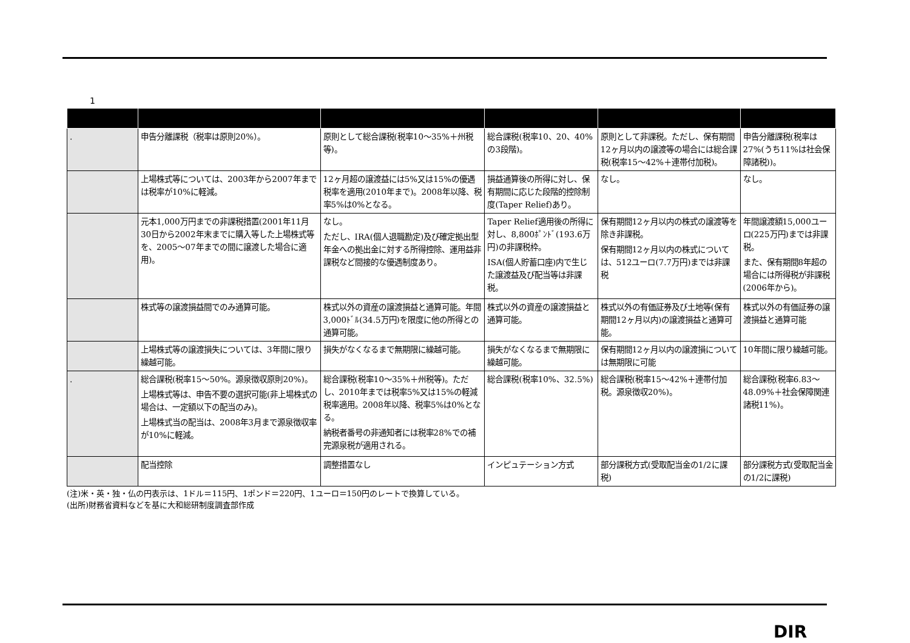1
| . | 申告分離課税（税率は原則20%）。 | 原則として総合課税(税率10～35%＋州税等)。 | 総合課税(税率10、20、40%の3段階)。 | 原則として非課税。ただし、保有期間12ヶ月以内の譲渡等の場合には総合課税(税率15～42%＋連帯付加税)。 | 申告分離課税(税率は27%(うち11%は社会保障諸税))。 |
| | 上場株式等については、2003年から2007年までは税率が10%に軽減。 | 12ヶ月超の譲渡益には5%又は15%の優遇税率を適用(2010年まで)。2008年以降、税率5%は0%となる。 | 損益通算後の所得に対し、保有期間に応じた段階的控除制度(Taper Relief)あり。 | なし。 | なし。 |
| | 元本1,000万円までの非課税措置(2001年11月30日から2002年末までに購入等した上場株式等を、2005～07年までの間に譲渡した場合に適用)。 | なし。 ただし、IRA(個人退職勘定)及び確定拠出型年金への拠出金に対する所得控除、運用益非課税など間接的な優遇制度あり。 | Taper Relief適用後の所得に対し、8,800ﾎﾟﾝﾄﾞ(193.6万円)の非課税枠。 ISA(個人貯蓄口座)内で生じた譲渡益及び配当等は非課税。 | 保有期間12ヶ月以内の株式の譲渡等を除き非課税。 保有期間12ヶ月以内の株式については、512ユーロ(7.7万円)までは非課税 | 年間譲渡額15,000ユーロ(225万円)までは非課税。 また、保有期間8年超の場合には所得税が非課税(2006年から)。 |
| | 株式等の譲渡損益間でのみ通算可能。 | 株式以外の資産の譲渡損益と通算可能。年間3,000ﾄﾞﾙ(34.5万円)を限度に他の所得との通算可能。 | 株式以外の資産の譲渡損益と通算可能。 | 株式以外の有価証券及び土地等(保有期間12ヶ月以内)の譲渡損益と通算可能。 | 株式以外の有価証券の譲渡損益と通算可能 |
| | 上場株式等の譲渡損失については、3年間に限り繰越可能。 | 損失がなくなるまで無期限に繰越可能。 | 損失がなくなるまで無期限に繰越可能。 | 保有期間12ヶ月以内の譲渡損については無期限に可能 | 10年間に限り繰越可能。 |
| . | 総合課税(税率15～50%。源泉徴収原則20%)。 上場株式等は、申告不要の選択可能(非上場株式の場合は、一定額以下の配当のみ)。 上場株式当の配当は、2008年3月まで源泉徴収率が10%に軽減。 | 総合課税(税率10～35%＋州税等)。ただし、2010年までは税率5%又は15%の軽減税率適用。2008年以降、税率5%は0%となる。 納税者番号の非通知者には税率28%での補完源泉税が適用される。 | 総合課税(税率10%、32.5%) | 総合課税(税率15～42%＋連帯付加税。源泉徴収20%)。 | 総合課税(税率6.83～48.09%＋社会保障関連諸税11%)。 |
| | 配当控除 | 調整措置なし | インピュテーション方式 | 部分課税方式(受取配当金の1/2に課税) | 部分課税方式(受取配当金の1/2に課税) |
(注)米・英・独・仏の円表示は、1ドル＝115円、1ポンド＝220円、1ユーロ＝150円のレートで換算している。
(出所)財務省資料などを基に大和総研制度調査部作成
DIR